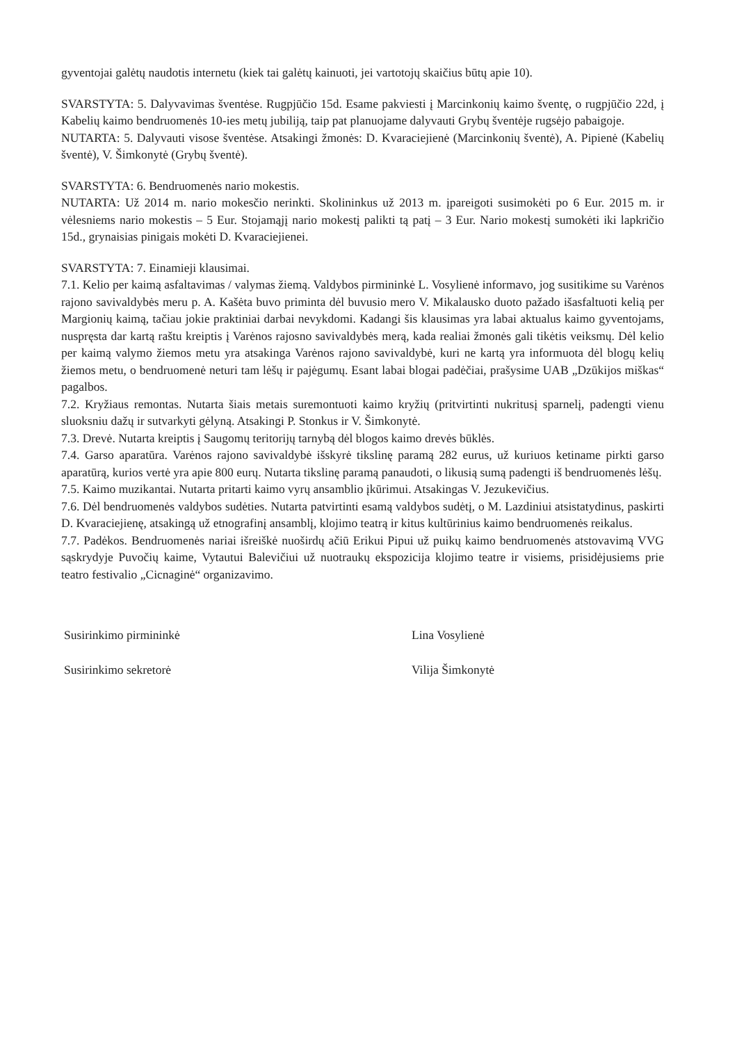gyventojai galėtų naudotis internetu (kiek tai galėtų kainuoti, jei vartotojų skaičius būtų apie 10).
SVARSTYTA: 5. Dalyvavimas šventėse. Rugpjūčio 15d. Esame pakviesti į Marcinkonių kaimo šventę, o rugpjūčio 22d, į Kabelių kaimo bendruomenės 10-ies metų jubiliją, taip pat planuojame dalyvauti Grybų šventėje rugsėjo pabaigoje.
NUTARTA: 5. Dalyvauti visose šventėse. Atsakingi žmonės: D. Kvaraciejienė (Marcinkonių šventė), A. Pipienė (Kabelių šventė), V. Šimkonytė (Grybų šventė).
SVARSTYTA: 6. Bendruomenės nario mokestis.
NUTARTA: Už 2014 m. nario mokesčio nerinkti. Skolininkus už 2013 m. įpareigoti susimokėti po 6 Eur. 2015 m. ir vėlesniems nario mokestis – 5 Eur. Stojamąjį nario mokestį palikti tą patį – 3 Eur. Nario mokestį sumokėti iki lapkričio 15d., grynaisias pinigais mokėti D. Kvaraciejienei.
SVARSTYTA: 7. Einamieji klausimai.
7.1. Kelio per kaimą asfaltavimas / valymas žiemą. Valdybos pirmininkė L. Vosylienė informavo, jog susitikime su Varėnos rajono savivaldybės meru p. A. Kašėta buvo priminta dėl buvusio mero V. Mikalausko duoto pažado išasfaltuoti kelią per Margionių kaimą, tačiau jokie praktiniai darbai nevykdomi. Kadangi šis klausimas yra labai aktualus kaimo gyventojams, nuspręsta dar kartą raštu kreiptis į Varėnos rajosno savivaldybės merą, kada realiai žmonės gali tikėtis veiksmų. Dėl kelio per kaimą valymo žiemos metu yra atsakinga Varėnos rajono savivaldybė, kuri ne kartą yra informuota dėl blogų kelių žiemos metu, o bendruomenė neturi tam lėšų ir pajėgumų. Esant labai blogai padėčiai, prašysime UAB „Dzūkijos miškas“ pagalbos.
7.2. Kryžiaus remontas. Nutarta šiais metais suremontuoti kaimo kryžių (pritvirtinti nukritusį sparnelį, padengti vienu sluoksniu dažų ir sutvarkyti gėlyną. Atsakingi P. Stonkus ir V. Šimkonytė.
7.3. Drevė. Nutarta kreiptis į Saugomų teritorijų tarnybą dėl blogos kaimo drevės būklės.
7.4. Garso aparatūra. Varėnos rajono savivaldybė išskyrė tikslinę paramą 282 eurus, už kuriuos ketiname pirkti garso aparatūrą, kurios vertė yra apie 800 eurų. Nutarta tikslinę paramą panaudoti, o likusią sumą padengti iš bendruomenės lėšų.
7.5. Kaimo muzikantai. Nutarta pritarti kaimo vyrų ansamblio įkūrimui. Atsakingas V. Jezukevičius.
7.6. Dėl bendruomenės valdybos sudėties. Nutarta patvirtinti esamą valdybos sudėtį, o M. Lazdiniui atsistatydinus, paskirti D. Kvaraciejienę, atsakingą už etnografinį ansamblį, klojimo teatrą ir kitus kultūrinius kaimo bendruomenės reikalus.
7.7. Padėkos. Bendruomenės nariai išreiškė nuoširdų ačiū Erikui Pipui už puikų kaimo bendruomenės atstovavimą VVG sąskrydyje Puvočių kaime, Vytautui Balevičiui už nuotraukų ekspozicija klojimo teatre ir visiems, prisidėjusiems prie teatro festivalio „Cicnaginė“ organizavimo.
Susirinkimo pirmininkė Lina Vosylienė
Susirinkimo sekretorė Vilija Šimkonytė